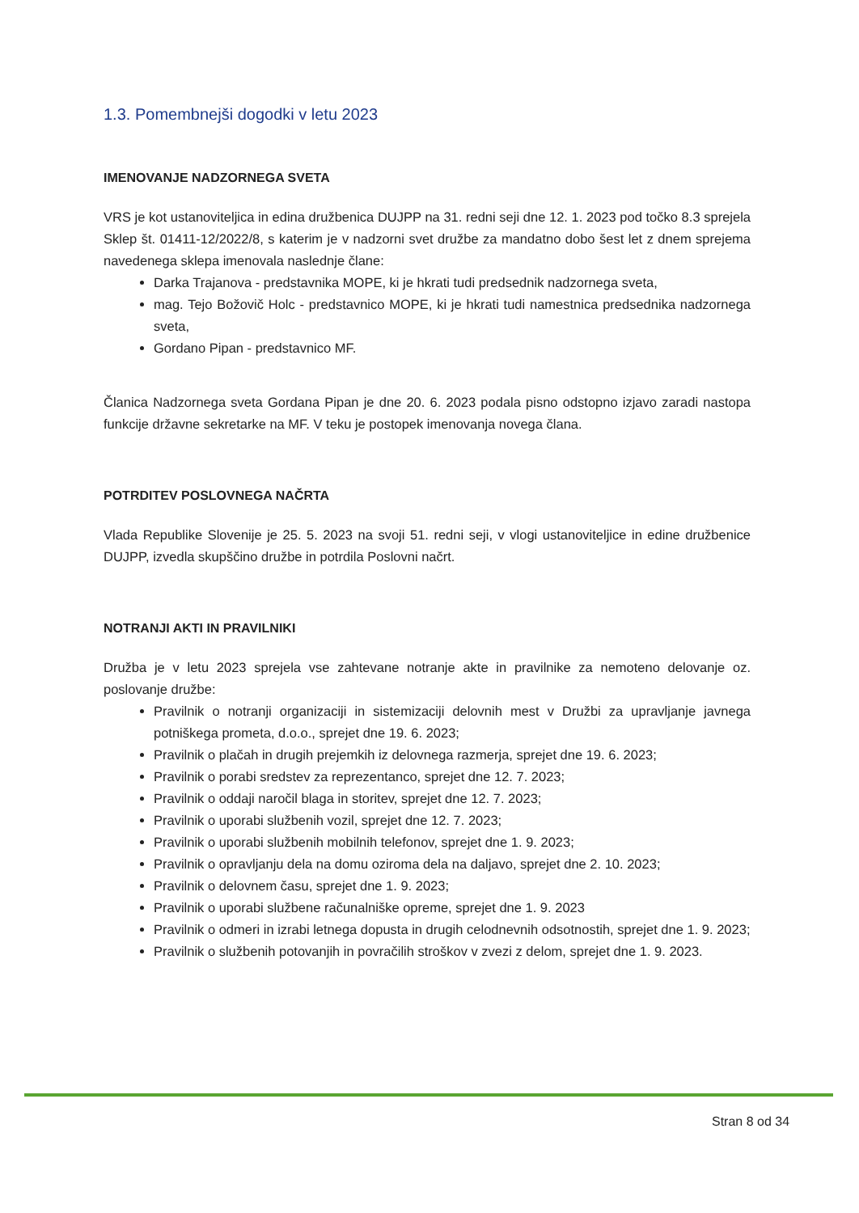1.3. Pomembnejši dogodki v letu 2023
IMENOVANJE NADZORNEGA SVETA
VRS je kot ustanoviteljica in edina družbenica DUJPP na 31. redni seji dne 12. 1. 2023 pod točko 8.3 sprejela Sklep št. 01411-12/2022/8, s katerim je v nadzorni svet družbe za mandatno dobo šest let z dnem sprejema navedenega sklepa imenovala naslednje člane:
Darka Trajanova - predstavnika MOPE, ki je hkrati tudi predsednik nadzornega sveta,
mag. Tejo Božovič Holc - predstavnico MOPE, ki je hkrati tudi namestnica predsednika nadzornega sveta,
Gordano Pipan - predstavnico MF.
Članica Nadzornega sveta Gordana Pipan je dne 20. 6. 2023 podala pisno odstopno izjavo zaradi nastopa funkcije državne sekretarke na MF. V teku je postopek imenovanja novega člana.
POTRDITEV POSLOVNEGA NAČRTA
Vlada Republike Slovenije je 25. 5. 2023 na svoji 51. redni seji, v vlogi ustanoviteljice in edine družbenice DUJPP, izvedla skupščino družbe in potrdila Poslovni načrt.
NOTRANJI AKTI IN PRAVILNIKI
Družba je v letu 2023 sprejela vse zahtevane notranje akte in pravilnike za nemoteno delovanje oz. poslovanje družbe:
Pravilnik o notranji organizaciji in sistemizaciji delovnih mest v Družbi za upravljanje javnega potniškega prometa, d.o.o., sprejet dne 19. 6. 2023;
Pravilnik o plačah in drugih prejemkih iz delovnega razmerja, sprejet dne 19. 6. 2023;
Pravilnik o porabi sredstev za reprezentanco, sprejet dne 12. 7. 2023;
Pravilnik o oddaji naročil blaga in storitev, sprejet dne 12. 7. 2023;
Pravilnik o uporabi službenih vozil, sprejet dne 12. 7. 2023;
Pravilnik o uporabi službenih mobilnih telefonov, sprejet dne 1. 9. 2023;
Pravilnik o opravljanju dela na domu oziroma dela na daljavo, sprejet dne 2. 10. 2023;
Pravilnik o delovnem času, sprejet dne 1. 9. 2023;
Pravilnik o uporabi službene računalniške opreme, sprejet dne 1. 9. 2023
Pravilnik o odmeri in izrabi letnega dopusta in drugih celodnevnih odsotnostih, sprejet dne 1. 9. 2023;
Pravilnik o službenih potovanjih in povračilih stroškov v zvezi z delom, sprejet dne 1. 9. 2023.
Stran 8 od 34